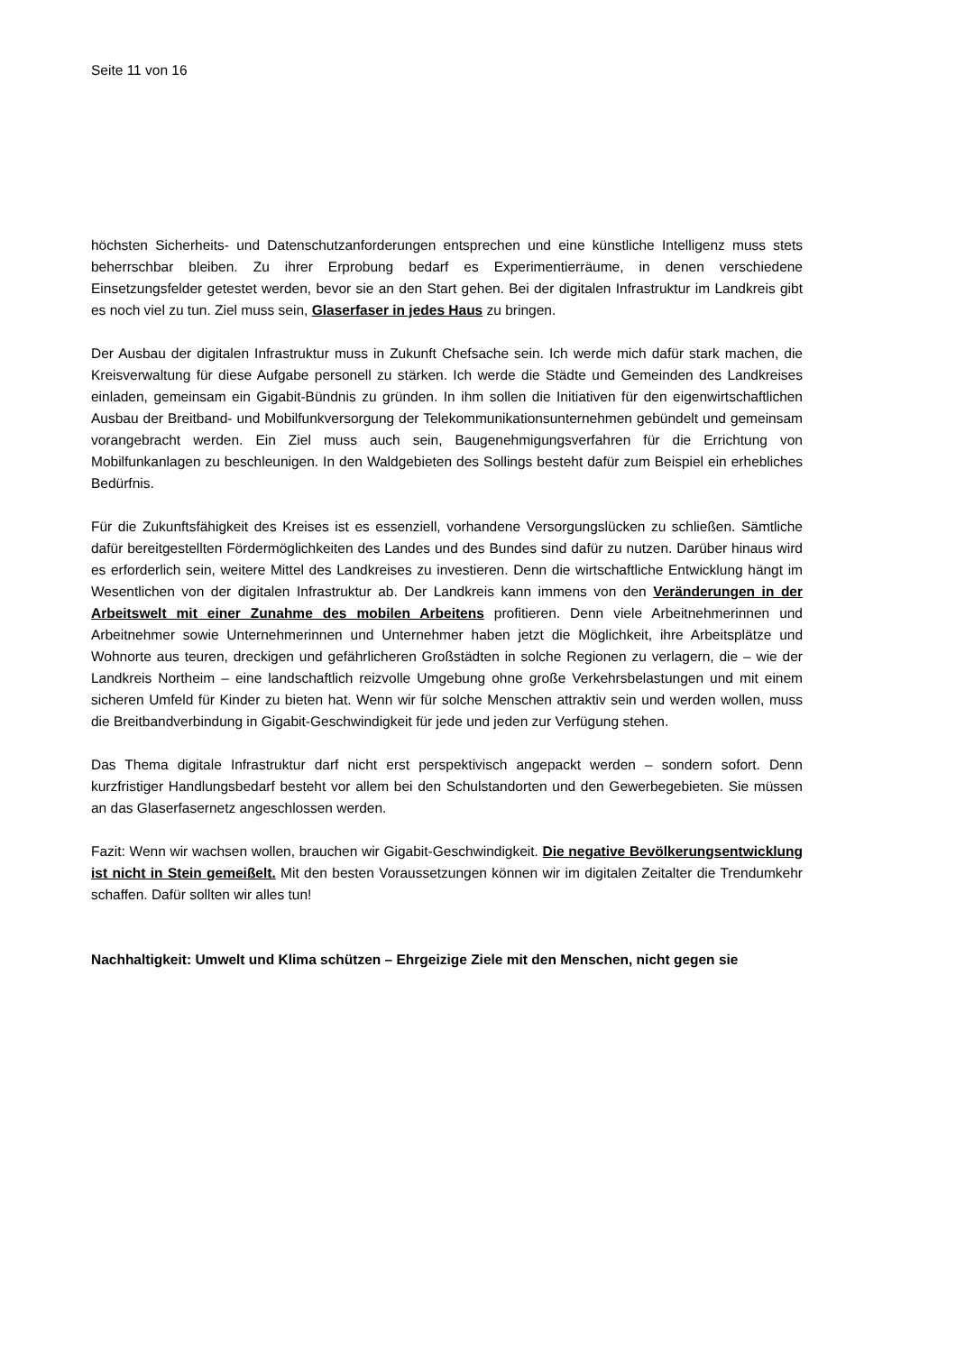Seite 11 von 16
höchsten Sicherheits- und Datenschutzanforderungen entsprechen und eine künstliche Intelligenz muss stets beherrschbar bleiben. Zu ihrer Erprobung bedarf es Experimentierräume, in denen verschiedene Einsetzungsfelder getestet werden, bevor sie an den Start gehen. Bei der digitalen Infrastruktur im Landkreis gibt es noch viel zu tun. Ziel muss sein, Glaserfaser in jedes Haus zu bringen.
Der Ausbau der digitalen Infrastruktur muss in Zukunft Chefsache sein. Ich werde mich dafür stark machen, die Kreisverwaltung für diese Aufgabe personell zu stärken. Ich werde die Städte und Gemeinden des Landkreises einladen, gemeinsam ein Gigabit-Bündnis zu gründen. In ihm sollen die Initiativen für den eigenwirtschaftlichen Ausbau der Breitband- und Mobilfunkversorgung der Telekommunikationsunternehmen gebündelt und gemeinsam vorangebracht werden. Ein Ziel muss auch sein, Baugenehmigungsverfahren für die Errichtung von Mobilfunkanlagen zu beschleunigen. In den Waldgebieten des Sollings besteht dafür zum Beispiel ein erhebliches Bedürfnis.
Für die Zukunftsfähigkeit des Kreises ist es essenziell, vorhandene Versorgungslücken zu schließen. Sämtliche dafür bereitgestellten Fördermöglichkeiten des Landes und des Bundes sind dafür zu nutzen. Darüber hinaus wird es erforderlich sein, weitere Mittel des Landkreises zu investieren. Denn die wirtschaftliche Entwicklung hängt im Wesentlichen von der digitalen Infrastruktur ab. Der Landkreis kann immens von den Veränderungen in der Arbeitswelt mit einer Zunahme des mobilen Arbeitens profitieren. Denn viele Arbeitnehmerinnen und Arbeitnehmer sowie Unternehmerinnen und Unternehmer haben jetzt die Möglichkeit, ihre Arbeitsplätze und Wohnorte aus teuren, dreckigen und gefährlicheren Großstädten in solche Regionen zu verlagern, die – wie der Landkreis Northeim – eine landschaftlich reizvolle Umgebung ohne große Verkehrsbelastungen und mit einem sicheren Umfeld für Kinder zu bieten hat. Wenn wir für solche Menschen attraktiv sein und werden wollen, muss die Breitbandverbindung in Gigabit-Geschwindigkeit für jede und jeden zur Verfügung stehen.
Das Thema digitale Infrastruktur darf nicht erst perspektivisch angepackt werden – sondern sofort. Denn kurzfristiger Handlungsbedarf besteht vor allem bei den Schulstandorten und den Gewerbegebieten. Sie müssen an das Glaserfasernetz angeschlossen werden.
Fazit: Wenn wir wachsen wollen, brauchen wir Gigabit-Geschwindigkeit. Die negative Bevölkerungsentwicklung ist nicht in Stein gemeißelt. Mit den besten Voraussetzungen können wir im digitalen Zeitalter die Trendumkehr schaffen. Dafür sollten wir alles tun!
Nachhaltigkeit: Umwelt und Klima schützen – Ehrgeizige Ziele mit den Menschen, nicht gegen sie